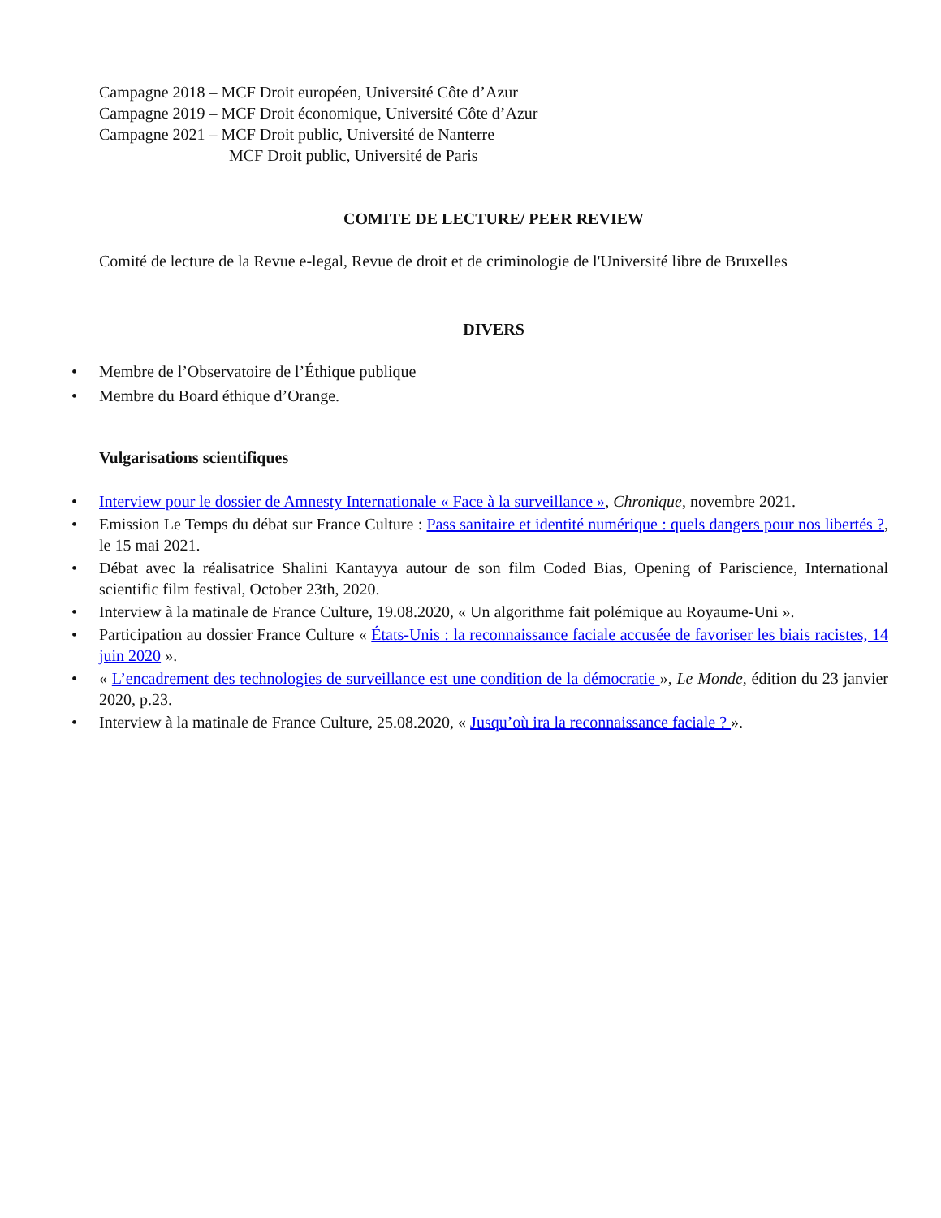Campagne 2018 – MCF Droit européen, Université Côte d’Azur
Campagne 2019 – MCF Droit économique, Université Côte d’Azur
Campagne 2021 – MCF Droit public, Université de Nanterre
MCF Droit public, Université de Paris
COMITE DE LECTURE/ PEER REVIEW
Comité de lecture de la Revue e-legal, Revue de droit et de criminologie de l'Université libre de Bruxelles
DIVERS
• Membre de l’Observatoire de l’Éthique publique
• Membre du Board éthique d’Orange.
Vulgarisations scientifiques
• Interview pour le dossier de Amnesty Internationale « Face à la surveillance », Chronique, novembre 2021.
• Emission Le Temps du débat sur France Culture : Pass sanitaire et identité numérique : quels dangers pour nos libertés ?, le 15 mai 2021.
• Débat avec la réalisatrice Shalini Kantayya autour de son film Coded Bias, Opening of Pariscience, International scientific film festival, October 23th, 2020.
• Interview à la matinale de France Culture, 19.08.2020, « Un algorithme fait polémique au Royaume-Uni ».
• Participation au dossier France Culture « États-Unis : la reconnaissance faciale accusée de favoriser les biais racistes, 14 juin 2020 ».
• « L’encadrement des technologies de surveillance est une condition de la démocratie », Le Monde, édition du 23 janvier 2020, p.23.
• Interview à la matinale de France Culture, 25.08.2020, « Jusqu’où ira la reconnaissance faciale ? ».